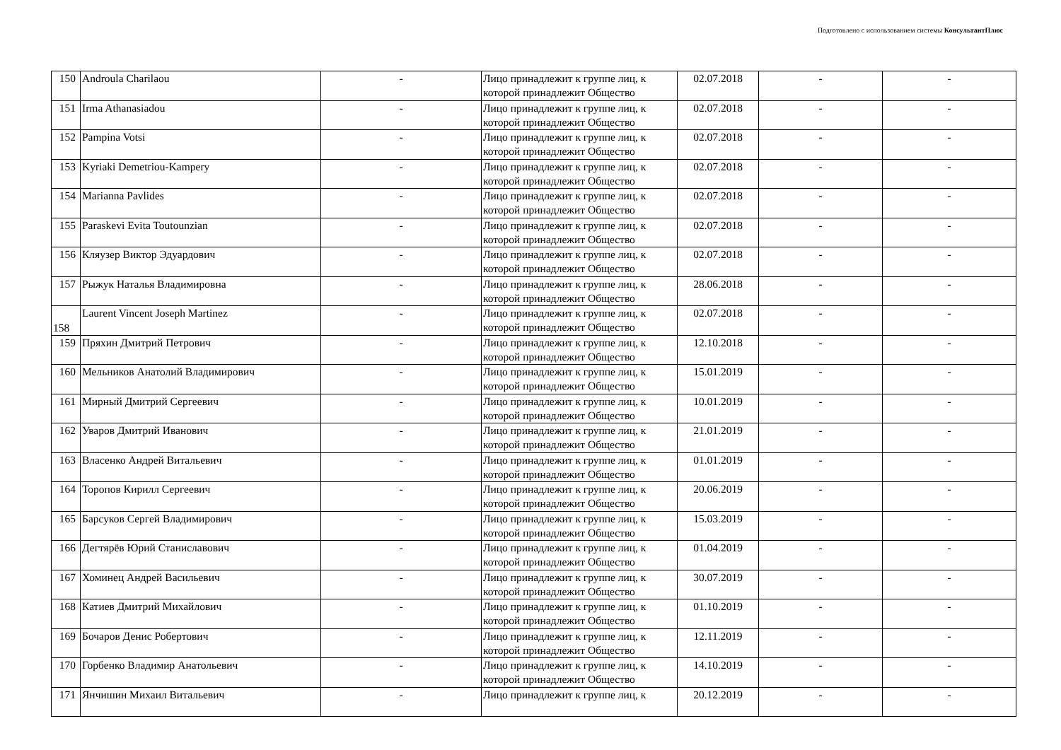Подготовлено с использованием системы КонсультантПлюс
| 150 | Androula Charilaou | - | Лицо принадлежит к группе лиц, к которой принадлежит Общество | 02.07.2018 | - | - |
| 151 | Irma Athanasiadou | - | Лицо принадлежит к группе лиц, к которой принадлежит Общество | 02.07.2018 | - | - |
| 152 | Pampina Votsi | - | Лицо принадлежит к группе лиц, к которой принадлежит Общество | 02.07.2018 | - | - |
| 153 | Kyriaki Demetriou-Kampery | - | Лицо принадлежит к группе лиц, к которой принадлежит Общество | 02.07.2018 | - | - |
| 154 | Marianna Pavlides | - | Лицо принадлежит к группе лиц, к которой принадлежит Общество | 02.07.2018 | - | - |
| 155 | Paraskevi Evita Toutounzian | - | Лицо принадлежит к группе лиц, к которой принадлежит Общество | 02.07.2018 | - | - |
| 156 | Кляузер Виктор Эдуардович | - | Лицо принадлежит к группе лиц, к которой принадлежит Общество | 02.07.2018 | - | - |
| 157 | Рыжук Наталья Владимировна | - | Лицо принадлежит к группе лиц, к которой принадлежит Общество | 28.06.2018 | - | - |
| 158 | Laurent Vincent Joseph Martinez | - | Лицо принадлежит к группе лиц, к которой принадлежит Общество | 02.07.2018 | - | - |
| 159 | Пряхин Дмитрий Петрович | - | Лицо принадлежит к группе лиц, к которой принадлежит Общество | 12.10.2018 | - | - |
| 160 | Мельников Анатолий Владимирович | - | Лицо принадлежит к группе лиц, к которой принадлежит Общество | 15.01.2019 | - | - |
| 161 | Мирный Дмитрий Сергеевич | - | Лицо принадлежит к группе лиц, к которой принадлежит Общество | 10.01.2019 | - | - |
| 162 | Уваров Дмитрий Иванович | - | Лицо принадлежит к группе лиц, к которой принадлежит Общество | 21.01.2019 | - | - |
| 163 | Власенко Андрей Витальевич | - | Лицо принадлежит к группе лиц, к которой принадлежит Общество | 01.01.2019 | - | - |
| 164 | Торопов Кирилл Сергеевич | - | Лицо принадлежит к группе лиц, к которой принадлежит Общество | 20.06.2019 | - | - |
| 165 | Барсуков Сергей Владимирович | - | Лицо принадлежит к группе лиц, к которой принадлежит Общество | 15.03.2019 | - | - |
| 166 | Дегтярёв Юрий Станиславович | - | Лицо принадлежит к группе лиц, к которой принадлежит Общество | 01.04.2019 | - | - |
| 167 | Хоминец Андрей Васильевич | - | Лицо принадлежит к группе лиц, к которой принадлежит Общество | 30.07.2019 | - | - |
| 168 | Катиев Дмитрий Михайлович | - | Лицо принадлежит к группе лиц, к которой принадлежит Общество | 01.10.2019 | - | - |
| 169 | Бочаров Денис Робертович | - | Лицо принадлежит к группе лиц, к которой принадлежит Общество | 12.11.2019 | - | - |
| 170 | Горбенко Владимир Анатольевич | - | Лицо принадлежит к группе лиц, к которой принадлежит Общество | 14.10.2019 | - | - |
| 171 | Янчишин Михаил Витальевич | - | Лицо принадлежит к группе лиц, к | 20.12.2019 | - | - |